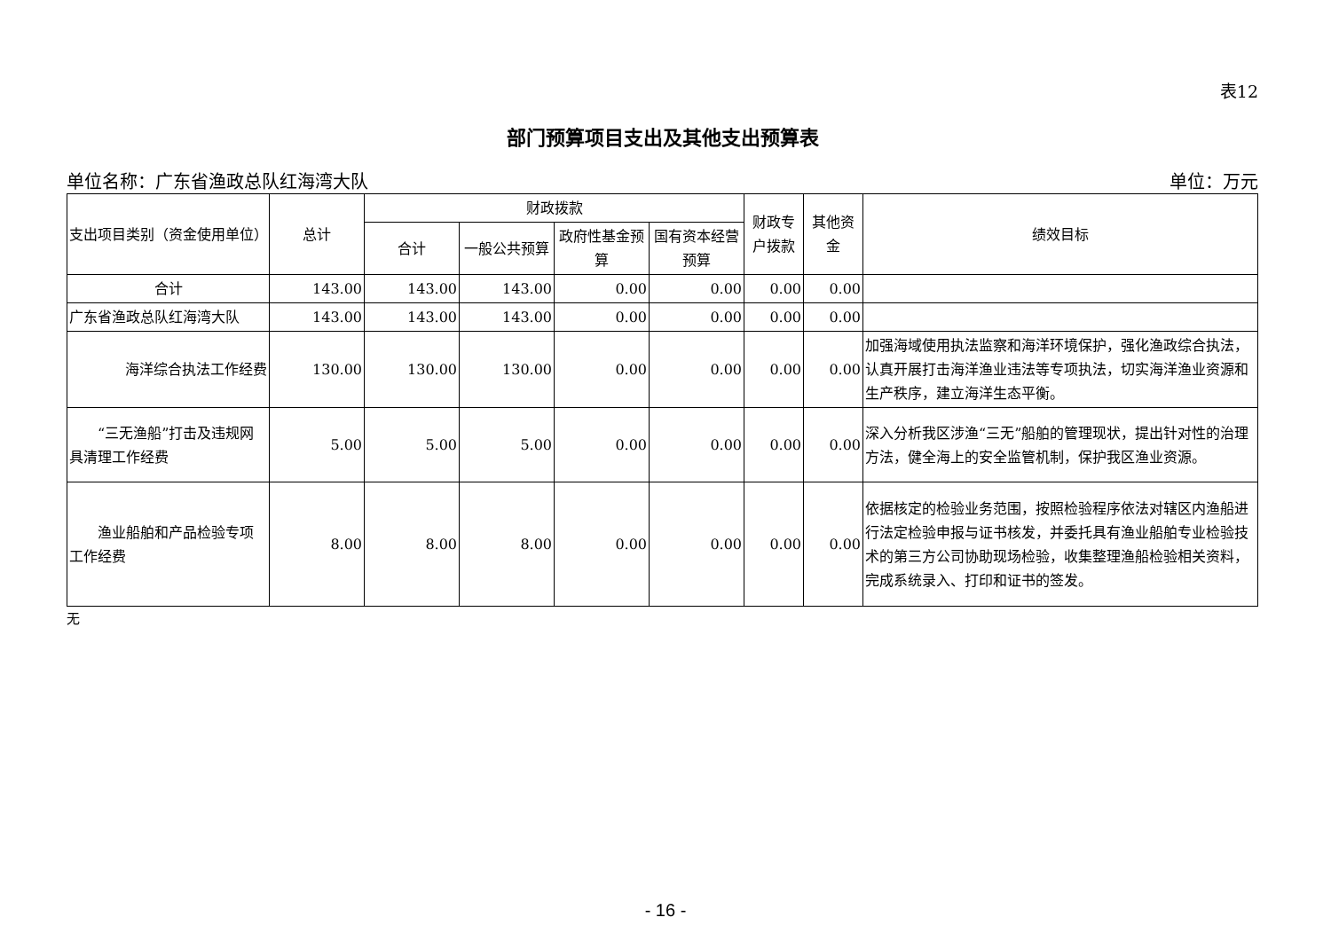表12
部门预算项目支出及其他支出预算表
单位名称：广东省渔政总队红海湾大队 单位：万元
| 支出项目类别（资金使用单位） | 总计 | 财政拨款 | | | | 财政专户拨款 | 其他资金 | 绩效目标 |
| --- | --- | --- | --- | --- | --- | --- | --- | --- |
| | | 合计 | 一般公共预算 | 政府性基金预算 | 国有资本经营预算 | | | |
| 合计 | 143.00 | 143.00 | 143.00 | 0.00 | 0.00 | 0.00 | 0.00 | |
| 广东省渔政总队红海湾大队 | 143.00 | 143.00 | 143.00 | 0.00 | 0.00 | 0.00 | 0.00 | |
| 海洋综合执法工作经费 | 130.00 | 130.00 | 130.00 | 0.00 | 0.00 | 0.00 | 0.00 | 加强海域使用执法监察和海洋环境保护，强化渔政综合执法，认真开展打击海洋渔业违法等专项执法，切实海洋渔业资源和生产秩序，建立海洋生态平衡。 |
| “三无渔船”打击及违规网具清理工作经费 | 5.00 | 5.00 | 5.00 | 0.00 | 0.00 | 0.00 | 0.00 | 深入分析我区涉渔“三无”船舶的管理现状，提出针对性的治理方法，健全海上的安全监管机制，保护我区渔业资源。 |
| 渔业船舶和产品检验专项工作经费 | 8.00 | 8.00 | 8.00 | 0.00 | 0.00 | 0.00 | 0.00 | 依据核定的检验业务范围，按照检验程序依法对辖区内渔船进行法定检验申报与证书核发，并委托具有渔业船舶专业检验技术的第三方公司协助现场检验，收集整理渔船检验相关资料，完成系统录入、打印和证书的签发。 |
无
- 16 -